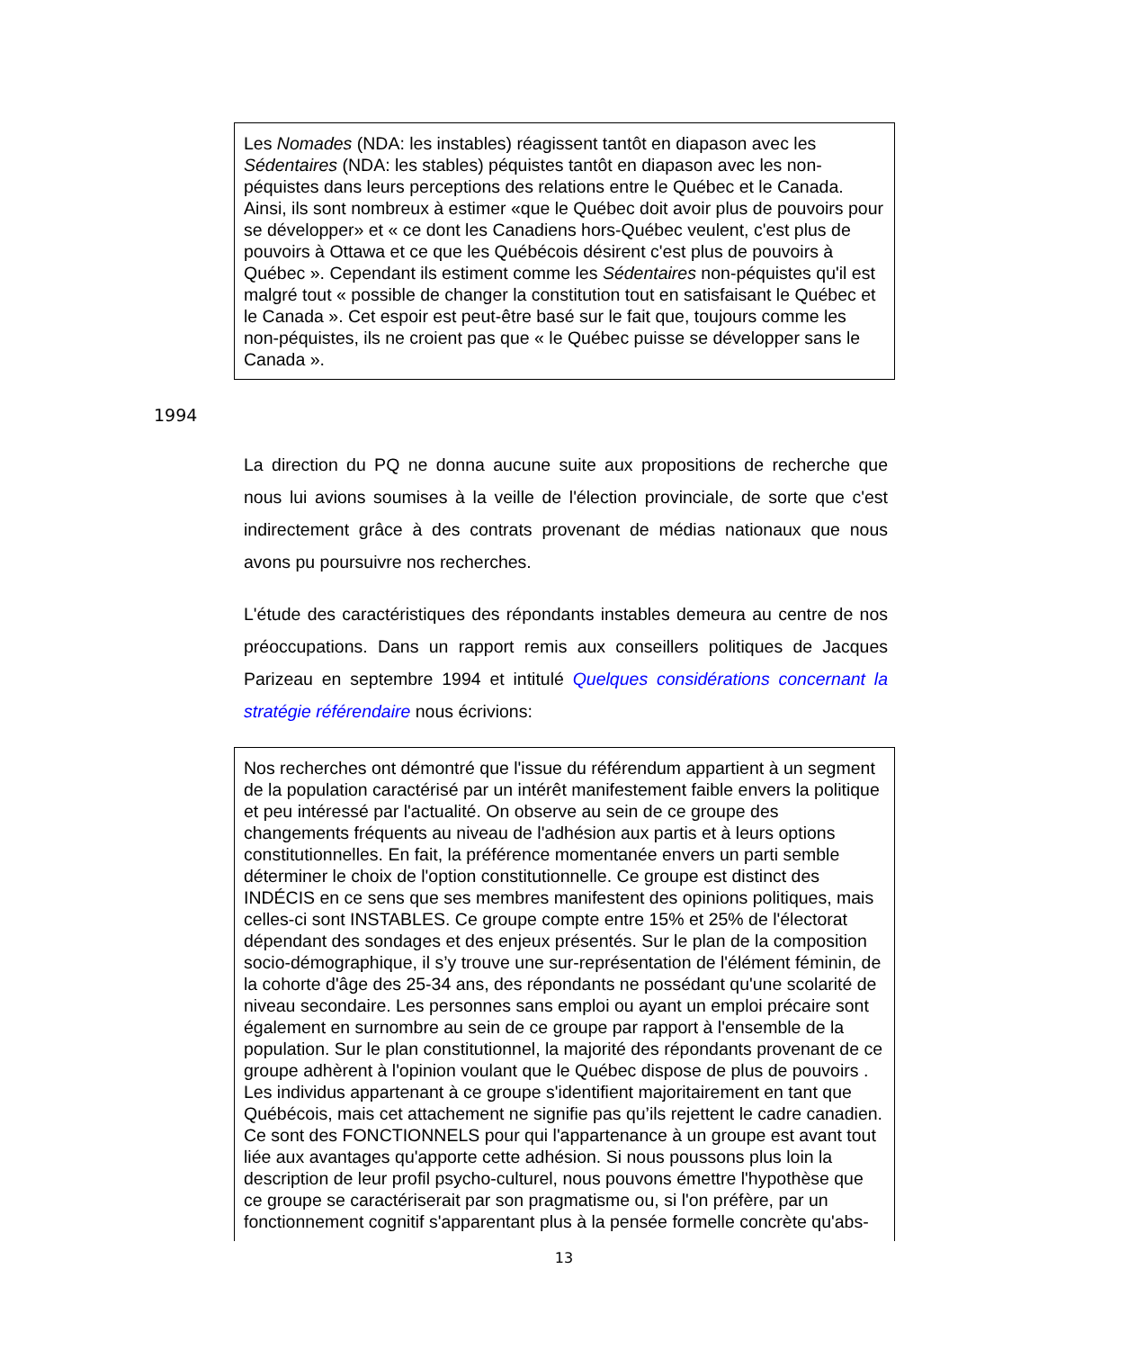Les Nomades (NDA: les instables) réagissent tantôt en diapason avec les Sédentaires (NDA: les stables) péquistes tantôt en diapason avec les non-péquistes dans leurs perceptions des relations entre le Québec et le Canada. Ainsi, ils sont nombreux à estimer «que le Québec doit avoir plus de pouvoirs pour se développer» et « ce dont les Canadiens hors-Québec veulent, c'est plus de pouvoirs à Ottawa et ce que les Québécois désirent c'est plus de pouvoirs à Québec ». Cependant ils estiment comme les Sédentaires non-péquistes qu'il est malgré tout « possible de changer la constitution tout en satisfaisant le Québec et le Canada ». Cet espoir est peut-être basé sur le fait que, toujours comme les non-péquistes, ils ne croient pas que « le Québec puisse se développer sans le Canada ».
1994
La direction du PQ ne donna aucune suite aux propositions de recherche que nous lui avions soumises à la veille de l'élection provinciale, de sorte que c'est indirectement grâce à des contrats provenant de médias nationaux que nous avons pu poursuivre nos recherches.
L'étude des caractéristiques des répondants instables demeura au centre de nos préoccupations. Dans un rapport remis aux conseillers politiques de Jacques Parizeau en septembre 1994 et intitulé Quelques considérations concernant la stratégie référendaire nous écrivions:
Nos recherches ont démontré que l'issue du référendum appartient à un segment de la population caractérisé par un intérêt manifestement faible envers la politique et peu intéressé par l'actualité. On observe au sein de ce groupe des changements fréquents au niveau de l'adhésion aux partis et à leurs options constitutionnelles. En fait, la préférence momentanée envers un parti semble déterminer le choix de l'option constitutionnelle. Ce groupe est distinct des INDÉCIS en ce sens que ses membres manifestent des opinions politiques, mais celles-ci sont INSTABLES. Ce groupe compte entre 15% et 25% de l'électorat dépendant des sondages et des enjeux présentés. Sur le plan de la composition socio-démographique, il s’y trouve une sur-représentation de l'élément féminin, de la cohorte d'âge des 25-34 ans, des répondants ne possédant qu'une scolarité de niveau secondaire. Les personnes sans emploi ou ayant un emploi précaire sont également en surnombre au sein de ce groupe par rapport à l'ensemble de la population. Sur le plan constitutionnel, la majorité des répondants provenant de ce groupe adhèrent à l'opinion voulant que le Québec dispose de plus de pouvoirs . Les individus appartenant à ce groupe s'identifient majoritairement en tant que Québécois, mais cet attachement ne signifie pas qu’ils rejettent le cadre canadien. Ce sont des FONCTIONNELS pour qui l'appartenance à un groupe est avant tout liée aux avantages qu'apporte cette adhésion. Si nous poussons plus loin la description de leur profil psycho-culturel, nous pouvons émettre l'hypothèse que ce groupe se caractériserait par son pragmatisme ou, si l'on préfère, par un fonctionnement cognitif s'apparentant plus à la pensée formelle concrète qu'abs-
13